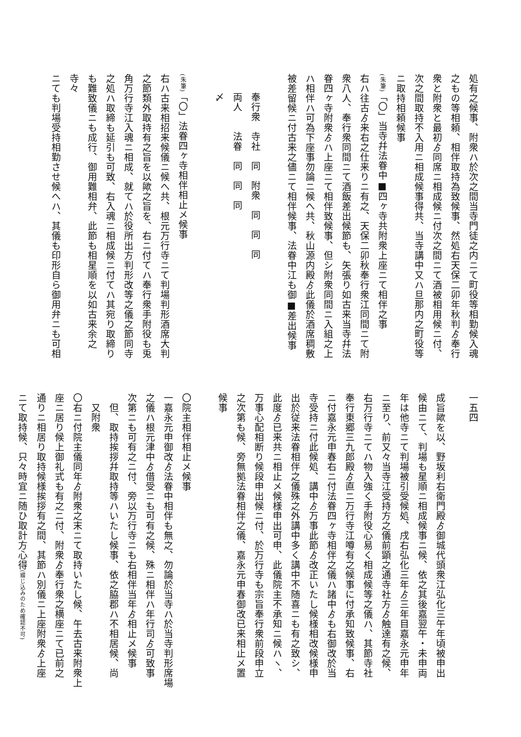処有之候事、附衆ハ於次之間当寺門徒之内ニて町役等相勤候入魂
之もの等相頼、相伴取持為致候事、然処右天保二卯年秋判ゟ奉行
衆と附衆と最初ゟ同席ニ相成候ニ付次之間ニて酒被相用候ニ付、
次之間取持不入用ニ相成候事得共、当寺講中又ハ旦那内之町役等
ニ取持相頼候事
(朱筆)「〇」当寺幷法眷中■四ヶ寺共附衆上座ニて相伴之事
右ハ往古ゟ来右之仕来りニ有之、天保二卯秋奉行衆江同間ニて附
衆八人、奉行衆同間ニて酒飯差出候節も、矢張り如古来当寺幷法
眷四ヶ寺附衆ゟハ上座ニて相伴致候事、但シ附衆同間ニ入組之上
ハ相伴ハ可為下座事勿論ニ候へ共、秋山源内殿ゟ此儀於酒席稠敷
被差留候ニ付古来之儘ニて相伴候事、法眷中江も御■差出候事
　
奉行衆　寺社　同　附衆　同　同　同
両人　　法眷　同　同　同
〆
　
(朱筆)「〇」法眷四ヶ寺相伴相止メ候事
右ハ古来相招来候儀ニ候へ共、根元万行寺ニて判場判形酒席大判
之節類外取持有之旨を以歟之旨を、右ニ付てハ奉行衆手附役も兎
角万行寺江入魂ニ相成、就てハ於役所出方判形改等之儀之節同寺
之処ハ取締も延引も可致、右入魂ニ相成候ニ付てハ其宛り取締り
も難致儀ニも成行、御用難相弁、此節も相星順を以如古来余之寺々
ニても判場受持相勤させ候へハ、其儀も印形自ら御用弁ニも可相
一五四
成旨歟を以、野坂利右衛門殿ゟ御城代頭衆江弘化三午年頃被申出
候由ニて、判場も星順ニ相成候事ニ候、依之其後嘉翌午・未申両
年は他寺ニて判場被引受候処、戌右弘化三年ゟ三年目嘉永元申年
ニ至り、前又々当寺江受持方之儀前顕之通寺社方ゟ触達有之候、
右万行寺ニてハ物入強く手附役心易く相成候等之儀ハ、其節寺社
奉行東郷三九郎殿ゟ直ニ万行寺江噂有之候事に付承知致候事、右
ニ付嘉永元申春右ニ付法眷四ヶ寺相伴之儀ハ諸中ゟも右御改於当
寺受持ニ付此候処、講中ゟ万事此節ゟ改正いたし候様相改候様申
出於従来法眷相伴之儀殊之外講中多く講中不随喜ニも有之致シ、
此度ゟ已来共ニ相止メ候様申出可申、此儀院主不承知ニ候ハヽ、
万事心配相断り候段申出候ニ付、於万行寺も宗旨奉行衆前段申立
之次第も候、旁無拠法眷相伴之儀、嘉永元申春御改已来相止メ置
候事
　
〇院主相伴相止メ候事
一嘉永元申御改ゟ法眷中相伴も無之、勿論於当寺ハ於当寺判形席場
之儀ハ根元津中ゟ借受ニも可有之候、殊ニ相伴ハ年行司ゟ可致事
次第ニも可有之ニ付、旁以万行寺ニも右相伴当年ゟ相止メ候事
　但、取持挨拶幷取持等ハいたし候事、依之脇郡ハ不相居候、尚
　又附衆
〇右ニ付院主儀同年ゟ附衆之末ニて取持いたし候、午去古来附衆上
座ニ居り候上御礼式も有之ニ付、附衆ゟ奉行衆之横座ニて已前之
通りニ相居り取持候様挨拶有之間、其節ハ別儀ニ上座附衆ゟ上座
ニて取持候、只々時宜ニ随ひ取計方心得(綴じ込みのため確認不可)